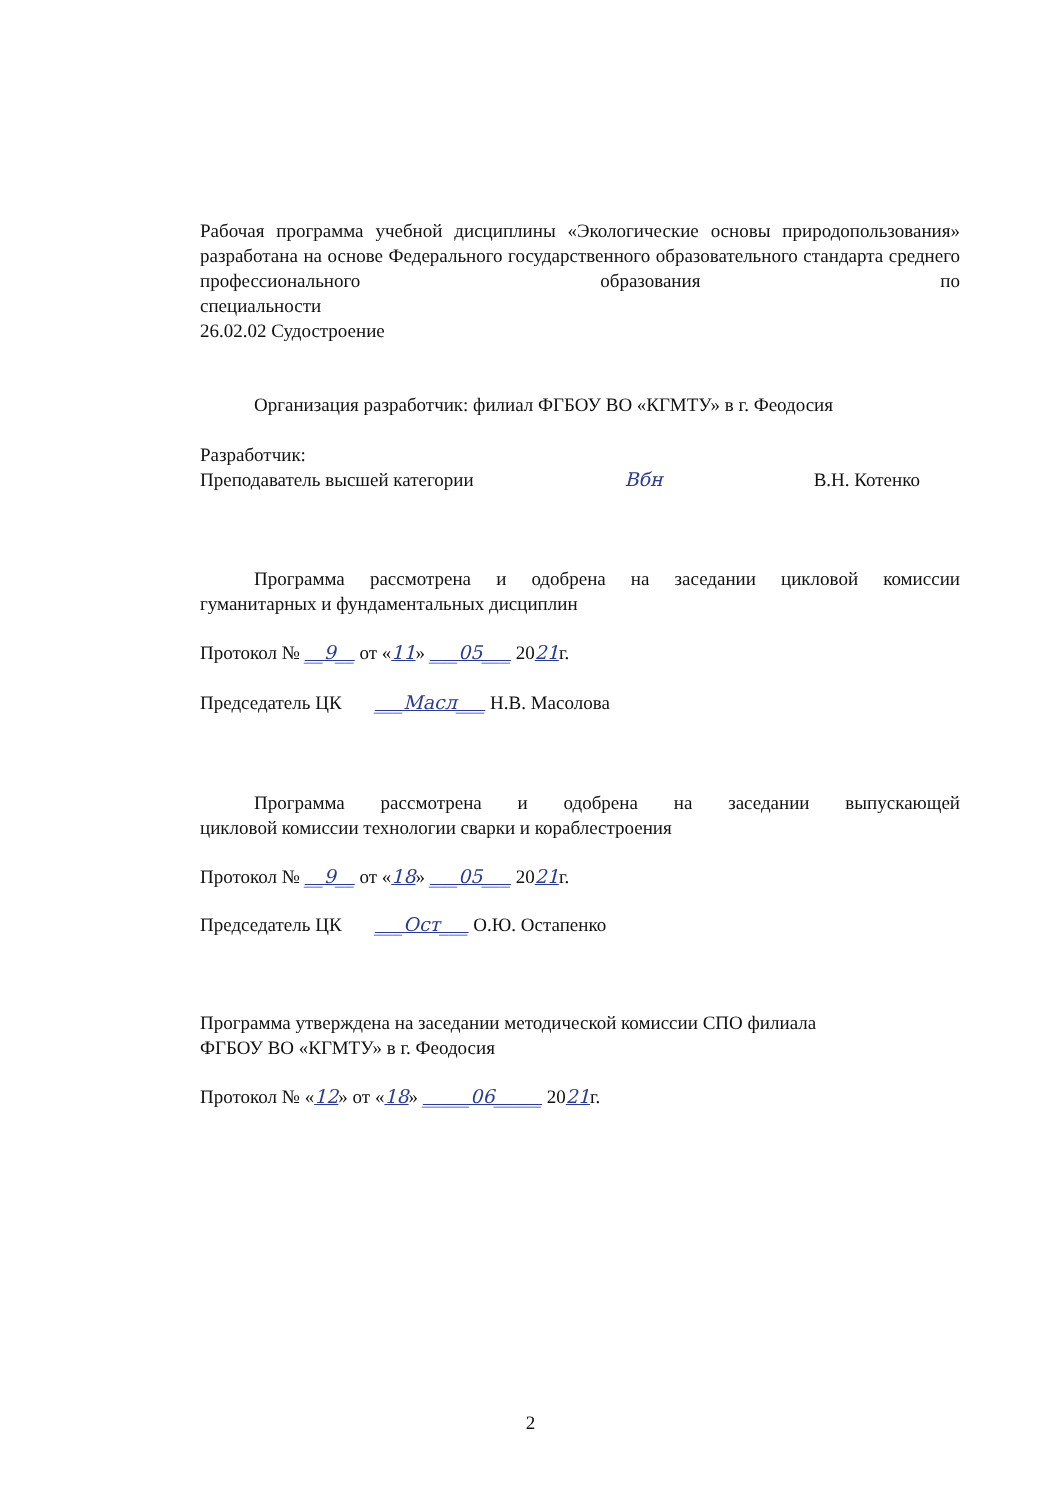Рабочая программа учебной дисциплины «Экологические основы природопользования» разработана на основе Федерального государственного образовательного стандарта среднего профессионального образования по
специальности
26.02.02 Судостроение
Организация разработчик: филиал ФГБОУ ВО «КГМТУ» в г. Феодосия
Разработчик:
Преподаватель высшей категории Вбн В.Н. Котенко
Программа рассмотрена и одобрена на заседании цикловой комиссии
гуманитарных и фундаментальных дисциплин
Протокол № __9__ от «11» ___05___ 2021г.
Председатель ЦК ___Масл___ Н.В. Масолова
Программа рассмотрена и одобрена на заседании выпускающей
цикловой комиссии технологии сварки и кораблестроения
Протокол № __9__ от «18» ___05___ 2021г.
Председатель ЦК ___Ост___ О.Ю. Остапенко
Программа утверждена на заседании методической комиссии СПО филиала
ФГБОУ ВО «КГМТУ» в г. Феодосия
Протокол № «12» от «18» _____06_____ 2021г.
2